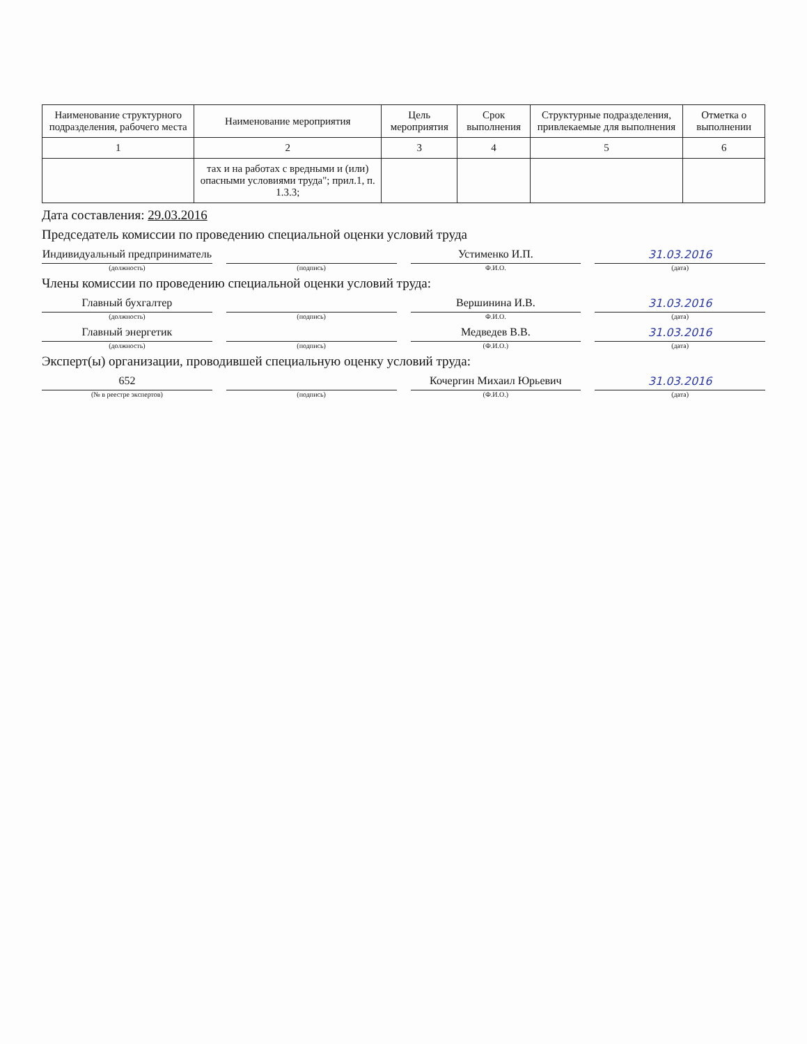| Наименование структурного подразделения, рабочего места | Наименование мероприятия | Цель мероприятия | Срок выполнения | Структурные подразделения, привлекаемые для выполнения | Отметка о выполнении |
| --- | --- | --- | --- | --- | --- |
| 1 | 2 | 3 | 4 | 5 | 6 |
| | тах и на работах с вредными и (или) опасными условиями труда"; прил.1, п. 1.3.3; | | | | |
Дата составления: 29.03.2016
Председатель комиссии по проведению специальной оценки условий труда
Индивидуальный предприниматель
(должность)
(подпись)
Устименко И.П.
Ф.И.О.
31.03.2016
(дата)
Члены комиссии по проведению специальной оценки условий труда:
Главный бухгалтер
(должность)
(подпись)
Вершинина И.В.
Ф.И.О.
31.03.2016
(дата)
Главный энергетик
(должность)
(подпись)
Медведев В.В.
(Ф.И.О.)
31.03.2016
(дата)
Эксперт(ы) организации, проводившей специальную оценку условий труда:
652
(№ в реестре экспертов)
(подпись)
Кочергин Михаил Юрьевич
(Ф.И.О.)
31.03.2016
(дата)